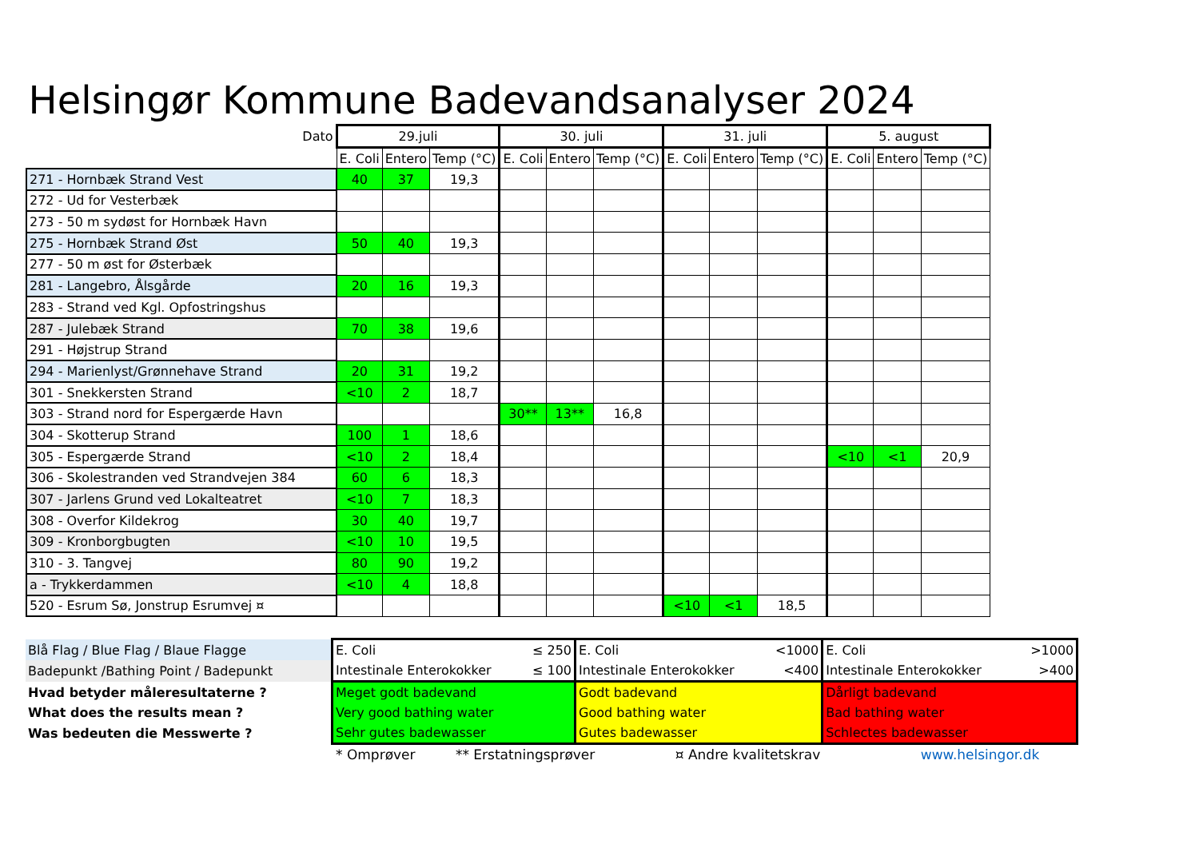Helsingør Kommune Badevandsanalyser 2024
| Dato | 29.juli | | | 30. juli | | | 31. juli | | | 5. august | | |
| --- | --- | --- | --- | --- | --- | --- | --- | --- | --- | --- | --- | --- |
| | E. Coli | Entero | Temp (°C) | E. Coli | Entero | Temp (°C) | E. Coli | Entero | Temp (°C) | E. Coli | Entero | Temp (°C) |
| 271 - Hornbæk Strand Vest | 40 | 37 | 19,3 | | | | | | | | | |
| 272 - Ud for Vesterbæk | | | | | | | | | | | | |
| 273 - 50 m sydøst for Hornbæk Havn | | | | | | | | | | | | |
| 275 - Hornbæk Strand Øst | 50 | 40 | 19,3 | | | | | | | | | |
| 277 - 50 m øst for Østerbæk | | | | | | | | | | | | |
| 281 - Langebro, Ålsgårde | 20 | 16 | 19,3 | | | | | | | | | |
| 283 - Strand ved Kgl. Opfostringshus | | | | | | | | | | | | |
| 287 - Julebæk Strand | 70 | 38 | 19,6 | | | | | | | | | |
| 291 - Højstrup Strand | | | | | | | | | | | | |
| 294 - Marienlyst/Grønnehave Strand | 20 | 31 | 19,2 | | | | | | | | | |
| 301 - Snekkersten Strand | <10 | 2 | 18,7 | | | | | | | | | |
| 303 - Strand nord for Espergærde Havn | | | | 30** | 13** | 16,8 | | | | | | |
| 304 - Skotterup Strand | 100 | 1 | 18,6 | | | | | | | | | |
| 305 - Espergærde Strand | <10 | 2 | 18,4 | | | | | | | <10 | <1 | 20,9 |
| 306 - Skolestranden ved Strandvejen 384 | 60 | 6 | 18,3 | | | | | | | | | |
| 307 - Jarlens Grund ved Lokalteatret | <10 | 7 | 18,3 | | | | | | | | | |
| 308 - Overfor Kildekrog | 30 | 40 | 19,7 | | | | | | | | | |
| 309 - Kronborgbugten | <10 | 10 | 19,5 | | | | | | | | | |
| 310 - 3. Tangvej | 80 | 90 | 19,2 | | | | | | | | | |
| a - Trykkerdammen | <10 | 4 | 18,8 | | | | | | | | | |
| 520 - Esrum Sø, Jonstrup Esrumvej ¤ | | | | | | | <10 | <1 | 18,5 | | | |
| Blå Flag / Blue Flag / Blaue Flagge | E. Coli | ≤ 250 | E. Coli | <1000 | E. Coli | >1000 |
| Badepunkt /Bathing Point / Badepunkt | Intestinale Enterokokker | ≤ 100 | Intestinale Enterokokker | <400 | Intestinale Enterokokker | >400 |
| Hvad betyder måleresultaterne ? | Meget godt badevand | | Godt badevand | | Dårligt badevand | |
| What does the results mean ? | Very good bathing water | | Good bathing water | | Bad bathing water | |
| Was bedeuten die Messwerte ? | Sehr gutes badewasser | | Gutes badewasser | | Schlectes badewasser | |
* Omprøver ** Erstatningsprøver ¤ Andre kvalitetskrav www.helsingor.dk